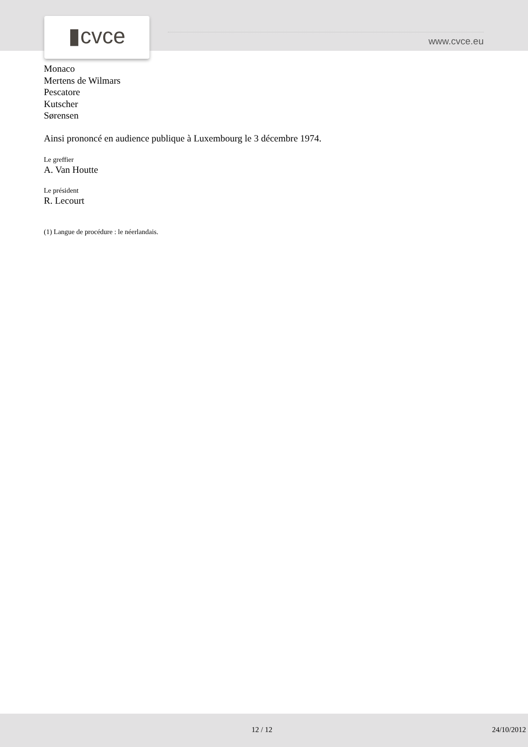▮cvce www.cvce.eu
Monaco
Mertens de Wilmars
Pescatore
Kutscher
Sørensen
Ainsi prononcé en audience publique à Luxembourg le 3 décembre 1974.
Le greffier
A. Van Houtte
Le président
R. Lecourt
(1) Langue de procédure : le néerlandais.
12 / 12 24/10/2012